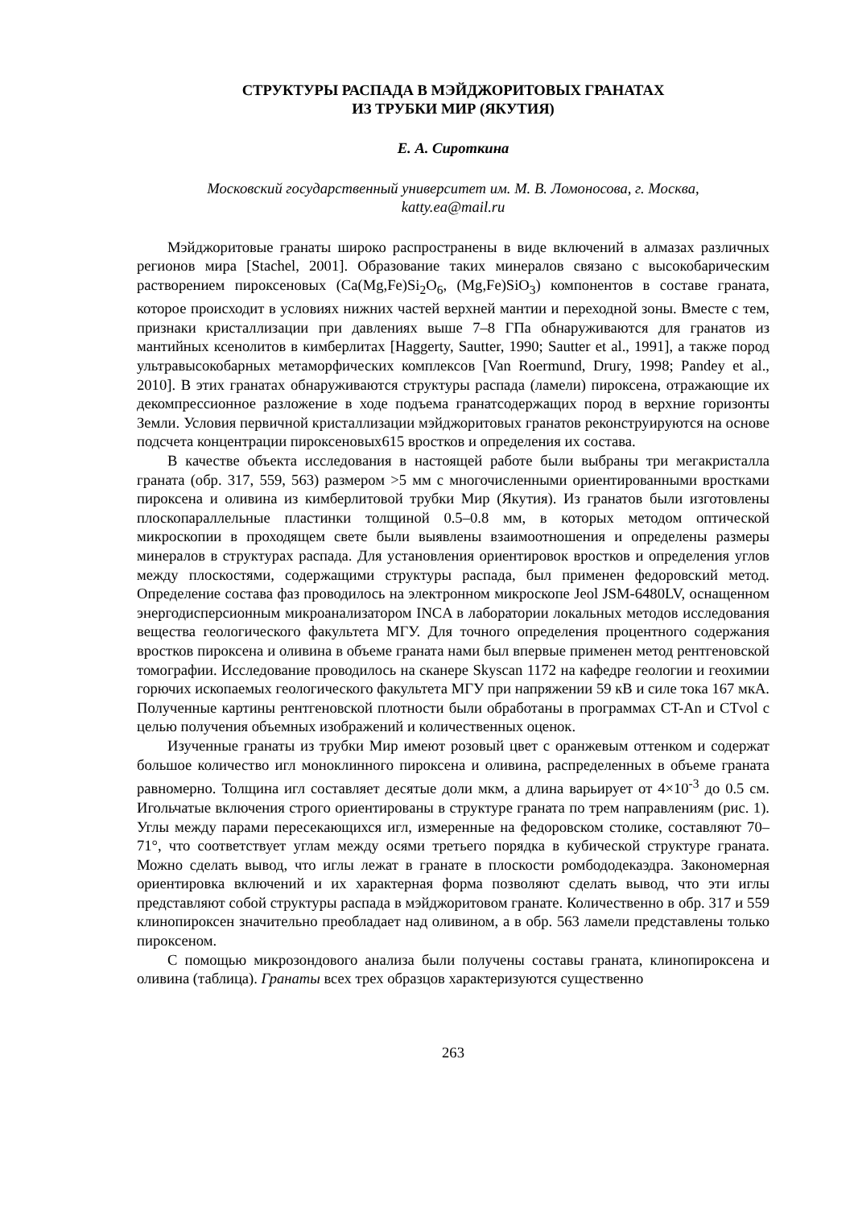СТРУКТУРЫ РАСПАДА В МЭЙДЖОРИТОВЫХ ГРАНАТАХ
ИЗ ТРУБКИ МИР (ЯКУТИЯ)
Е. А. Сироткина
Московский государственный университет им. М. В. Ломоносова, г. Москва,
katty.ea@mail.ru
Мэйджоритовые гранаты широко распространены в виде включений в алмазах различных регионов мира [Stachel, 2001]. Образование таких минералов связано с высокобарическим растворением пироксеновых (Ca(Mg,Fe)Si<sub>2</sub>O<sub>6</sub>, (Mg,Fe)SiO<sub>3</sub>) компонентов в составе граната, которое происходит в условиях нижних частей верхней мантии и переходной зоны. Вместе с тем, признаки кристаллизации при давлениях выше 7–8 ГПа обнаруживаются для гранатов из мантийных ксенолитов в кимберлитах [Haggerty, Sautter, 1990; Sautter et al., 1991], а также пород ультравысокобарных метаморфических комплексов [Van Roermund, Drury, 1998; Pandey et al., 2010]. В этих гранатах обнаруживаются структуры распада (ламели) пироксена, отражающие их декомпрессионное разложение в ходе подъема гранатсодержащих пород в верхние горизонты Земли. Условия первичной кристаллизации мэйджоритовых гранатов реконструируются на основе подсчета концентрации пироксеновых615 вростков и определения их состава.
В качестве объекта исследования в настоящей работе были выбраны три мегакристалла граната (обр. 317, 559, 563) размером >5 мм с многочисленными ориентированными вростками пироксена и оливина из кимберлитовой трубки Мир (Якутия). Из гранатов были изготовлены плоскопараллельные пластинки толщиной 0.5–0.8 мм, в которых методом оптической микроскопии в проходящем свете были выявлены взаимоотношения и определены размеры минералов в структурах распада. Для установления ориентировок вростков и определения углов между плоскостями, содержащими структуры распада, был применен федоровский метод. Определение состава фаз проводилось на электронном микроскопе Jeol JSM-6480LV, оснащенном энергодисперсионным микроанализатором INCA в лаборатории локальных методов исследования вещества геологического факультета МГУ. Для точного определения процентного содержания вростков пироксена и оливина в объеме граната нами был впервые применен метод рентгеновской томографии. Исследование проводилось на сканере Skyscan 1172 на кафедре геологии и геохимии горючих ископаемых геологического факультета МГУ при напряжении 59 кВ и силе тока 167 мкА. Полученные картины рентгеновской плотности были обработаны в программах CT-An и CTvol с целью получения объемных изображений и количественных оценок.
Изученные гранаты из трубки Мир имеют розовый цвет с оранжевым оттенком и содержат большое количество игл моноклинного пироксена и оливина, распределенных в объеме граната равномерно. Толщина игл составляет десятые доли мкм, а длина варьирует от 4×10<sup>-3</sup> до 0.5 см. Игольчатые включения строго ориентированы в структуре граната по трем направлениям (рис. 1). Углы между парами пересекающихся игл, измеренные на федоровском столике, составляют 70–71°, что соответствует углам между осями третьего порядка в кубической структуре граната. Можно сделать вывод, что иглы лежат в гранате в плоскости ромбододекаэдра. Закономерная ориентировка включений и их характерная форма позволяют сделать вывод, что эти иглы представляют собой структуры распада в мэйджоритовом гранате. Количественно в обр. 317 и 559 клинопироксен значительно преобладает над оливином, а в обр. 563 ламели представлены только пироксеном.
С помощью микрозондового анализа были получены составы граната, клинопироксена и оливина (таблица). Гранаты всех трех образцов характеризуются существенно
263